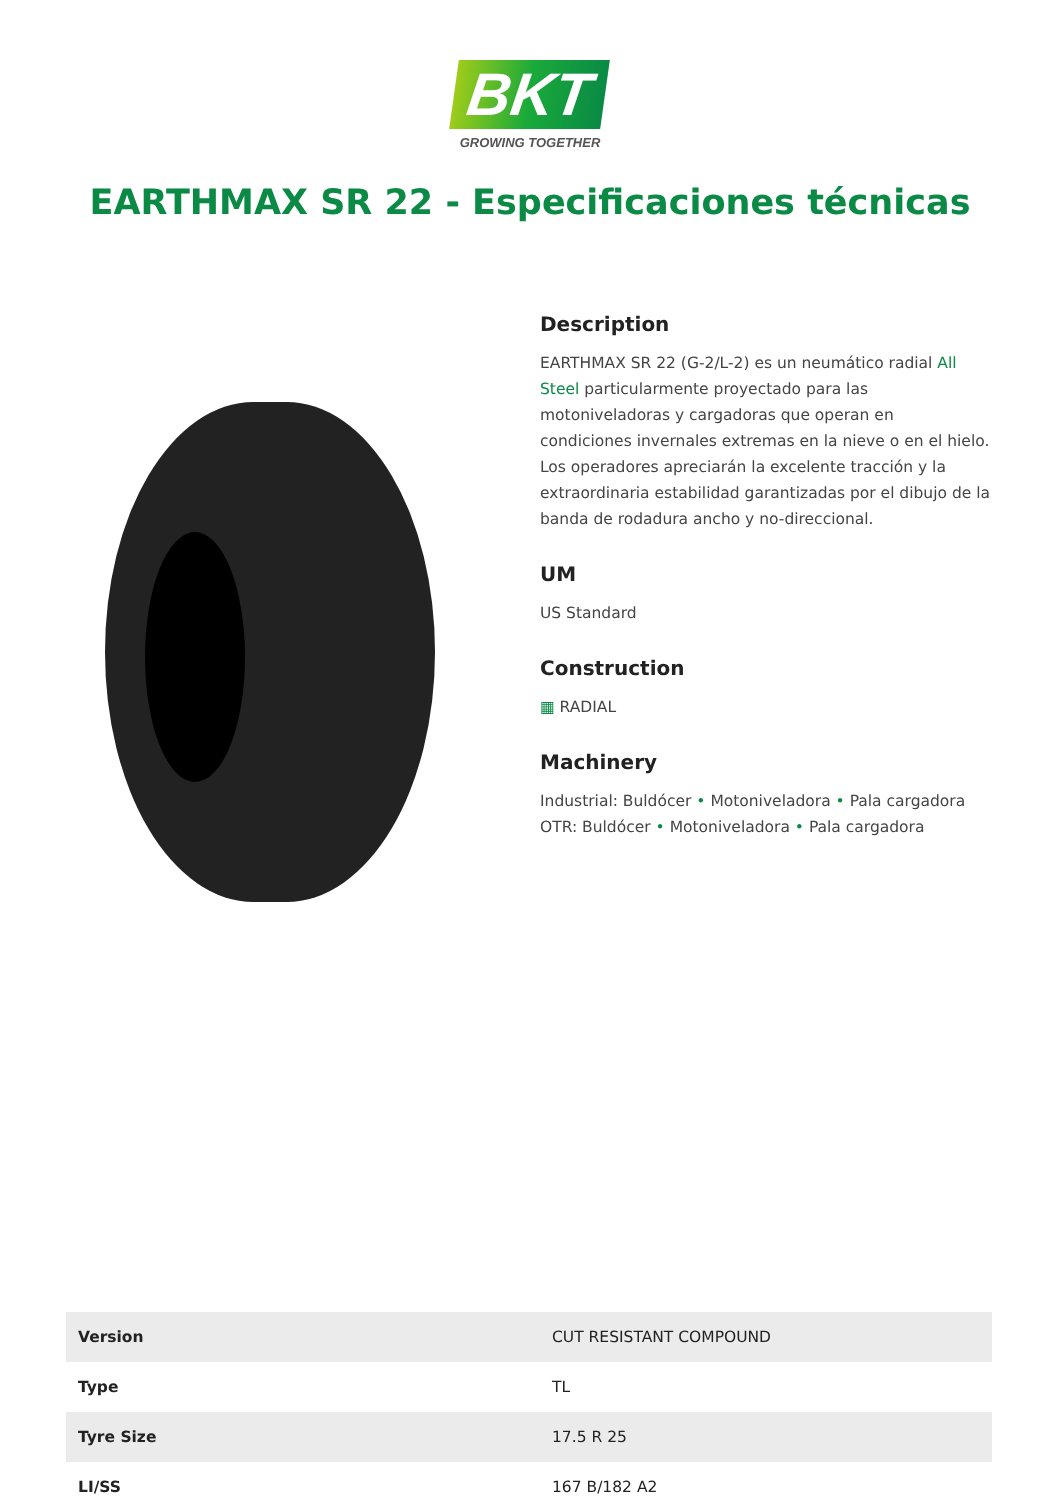BKT
GROWING TOGETHER
EARTHMAX SR 22 - Especificaciones técnicas
Description
EARTHMAX SR 22 (G-2/L-2) es un neumático radial All Steel particularmente proyectado para las motoniveladoras y cargadoras que operan en condiciones invernales extremas en la nieve o en el hielo. Los operadores apreciarán la excelente tracción y la extraordinaria estabilidad garantizadas por el dibujo de la banda de rodadura ancho y no-direccional.
UM
US Standard
Construction
▦ RADIAL
Machinery
Industrial: Buldócer • Motoniveladora • Pala cargadora
OTR: Buldócer • Motoniveladora • Pala cargadora
| Version | CUT RESISTANT COMPOUND |
| Type | TL |
| Tyre Size | 17.5 R 25 |
| LI/SS | 167 B/182 A2 |